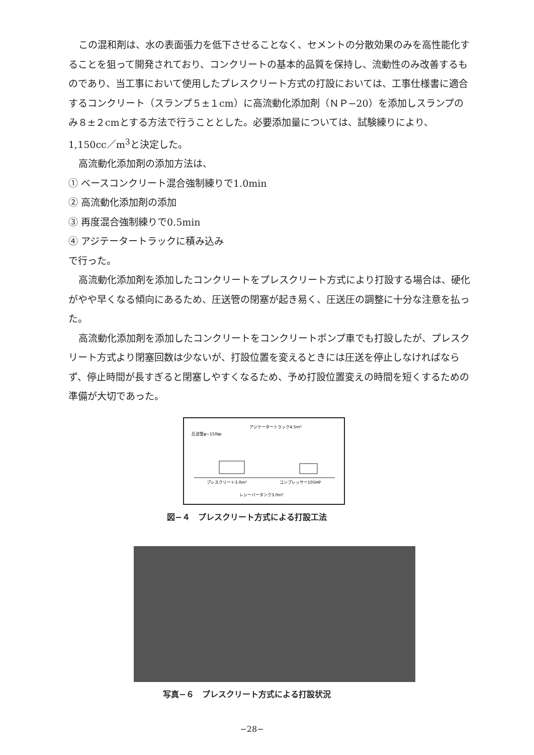この混和剤は、水の表面張力を低下させることなく、セメントの分散効果のみを高性能化することを狙って開発されており、コンクリートの基本的品質を保持し、流動性のみ改善するものであり、当工事において使用したプレスクリート方式の打設においては、工事仕様書に適合するコンクリート（スランプ５±１cm）に高流動化添加剤（ＮＰ−20）を添加しスランプのみ８±２cmとする方法で行うこととした。必要添加量については、試験練りにより、1,150cc／m<sup>3</sup>と決定した。
高流動化添加剤の添加方法は、
① ベースコンクリート混合強制練りで1.0min
② 高流動化添加剤の添加
③ 再度混合強制練りで0.5min
④ アジテータートラックに積み込み
で行った。
高流動化添加剤を添加したコンクリートをプレスクリート方式により打設する場合は、硬化がやや早くなる傾向にあるため、圧送管の閉塞が起き易く、圧送圧の調整に十分な注意を払った。
高流動化添加剤を添加したコンクリートをコンクリートポンプ車でも打設したが、プレスクリート方式より閉塞回数は少ないが、打設位置を変えるときには圧送を停止しなければならず、停止時間が長すぎると閉塞しやすくなるため、予め打設位置変えの時間を短くするための準備が大切であった。
アジテータートラック4.5m³
圧送管φ−150㎜
プレスクリート3.0m³
コンプレッサー105HP
レシーバータンク3.0m³
図−４　プレスクリート方式による打設工法
写真−６　プレスクリート方式による打設状況
−28−